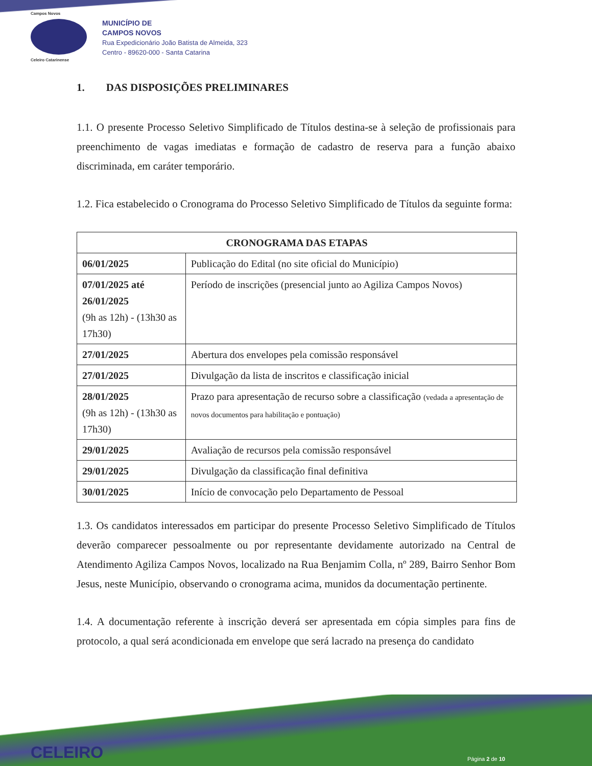Campos Novos
Celeiro Catarinense
MUNICÍPIO DE
CAMPOS NOVOS
Rua Expedicionário João Batista de Almeida, 323
Centro - 89620-000 - Santa Catarina
1. DAS DISPOSIÇÕES PRELIMINARES
1.1. O presente Processo Seletivo Simplificado de Títulos destina-se à seleção de profissionais para preenchimento de vagas imediatas e formação de cadastro de reserva para a função abaixo discriminada, em caráter temporário.
1.2. Fica estabelecido o Cronograma do Processo Seletivo Simplificado de Títulos da seguinte forma:
| CRONOGRAMA DAS ETAPAS | |
| --- | --- |
| 06/01/2025 | Publicação do Edital (no site oficial do Município) |
| 07/01/2025 até 26/01/2025 (9h as 12h) - (13h30 as 17h30) | Período de inscrições (presencial junto ao Agiliza Campos Novos) |
| 27/01/2025 | Abertura dos envelopes pela comissão responsável |
| 27/01/2025 | Divulgação da lista de inscritos e classificação inicial |
| 28/01/2025 (9h as 12h) - (13h30 as 17h30) | Prazo para apresentação de recurso sobre a classificação (vedada a apresentação de novos documentos para habilitação e pontuação) |
| 29/01/2025 | Avaliação de recursos pela comissão responsável |
| 29/01/2025 | Divulgação da classificação final definitiva |
| 30/01/2025 | Início de convocação pelo Departamento de Pessoal |
1.3. Os candidatos interessados em participar do presente Processo Seletivo Simplificado de Títulos deverão comparecer pessoalmente ou por representante devidamente autorizado na Central de Atendimento Agiliza Campos Novos, localizado na Rua Benjamim Colla, nº 289, Bairro Senhor Bom Jesus, neste Município, observando o cronograma acima, munidos da documentação pertinente.
1.4. A documentação referente à inscrição deverá ser apresentada em cópia simples para fins de protocolo, a qual será acondicionada em envelope que será lacrado na presença do candidato
CELEIRO Página 2 de 10